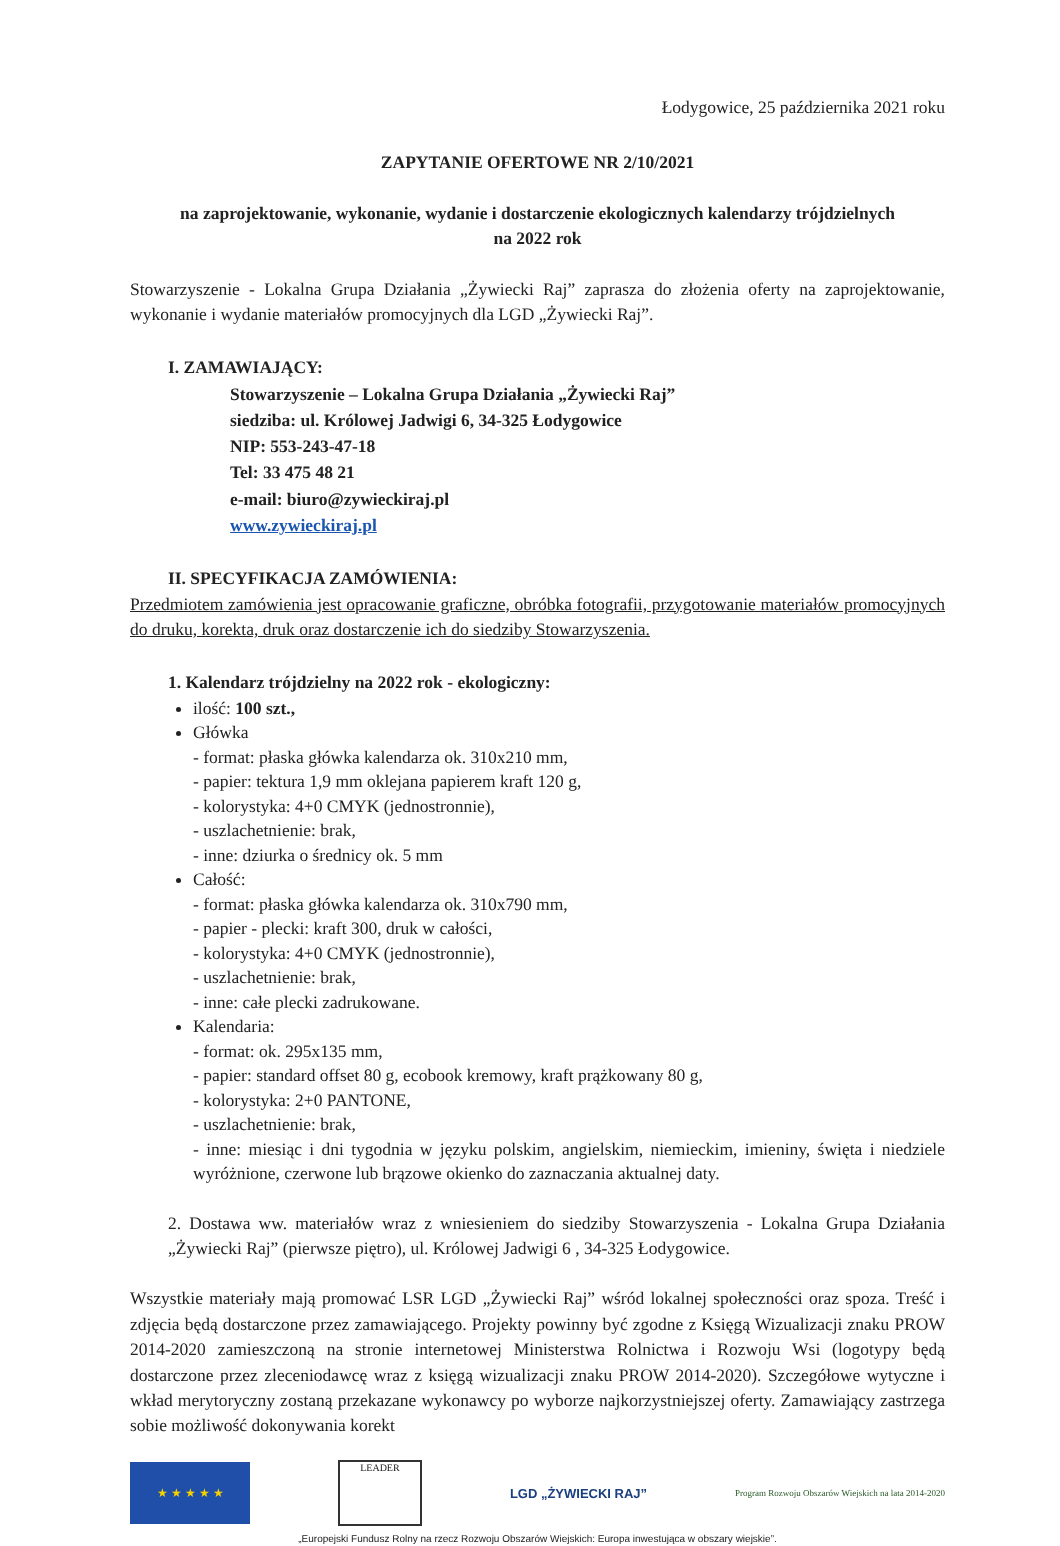Łodygowice, 25 października 2021 roku
ZAPYTANIE OFERTOWE NR 2/10/2021
na zaprojektowanie, wykonanie, wydanie i dostarczenie ekologicznych kalendarzy trójdzielnych
na 2022 rok
Stowarzyszenie - Lokalna Grupa Działania „Żywiecki Raj” zaprasza do złożenia oferty na zaprojektowanie, wykonanie i wydanie materiałów promocyjnych dla LGD „Żywiecki Raj”.
I. ZAMAWIAJĄCY:
Stowarzyszenie – Lokalna Grupa Działania „Żywiecki Raj”
siedziba: ul. Królowej Jadwigi 6, 34-325 Łodygowice
NIP: 553-243-47-18
Tel: 33 475 48 21
e-mail: biuro@zywieckiraj.pl
www.zywieckiraj.pl
II. SPECYFIKACJA ZAMÓWIENIA:
Przedmiotem zamówienia jest opracowanie graficzne, obróbka fotografii, przygotowanie materiałów promocyjnych do druku, korekta, druk oraz dostarczenie ich do siedziby Stowarzyszenia.
1. Kalendarz trójdzielny na 2022 rok - ekologiczny:
ilość: 100 szt.,
Główka
- format: płaska główka kalendarza ok. 310x210 mm,
- papier: tektura 1,9 mm oklejana papierem kraft 120 g,
- kolorystyka: 4+0 CMYK (jednostronnie),
- uszlachetnienie: brak,
- inne: dziurka o średnicy ok. 5 mm
Całość:
- format: płaska główka kalendarza ok. 310x790 mm,
- papier - plecki: kraft 300, druk w całości,
- kolorystyka: 4+0 CMYK (jednostronnie),
- uszlachetnienie: brak,
- inne: całe plecki zadrukowane.
Kalendaria:
- format: ok. 295x135 mm,
- papier: standard offset 80 g, ecobook kremowy, kraft prążkowany 80 g,
- kolorystyka: 2+0 PANTONE,
- uszlachetnienie: brak,
- inne: miesiąc i dni tygodnia w języku polskim, angielskim, niemieckim, imieniny, święta i niedziele wyróżnione, czerwone lub brązowe okienko do zaznaczania aktualnej daty.
2. Dostawa ww. materiałów wraz z wniesieniem do siedziby Stowarzyszenia - Lokalna Grupa Działania „Żywiecki Raj” (pierwsze piętro), ul. Królowej Jadwigi 6 , 34-325 Łodygowice.
Wszystkie materiały mają promować LSR LGD „Żywiecki Raj” wśród lokalnej społeczności oraz spoza. Treść i zdjęcia będą dostarczone przez zamawiającego. Projekty powinny być zgodne z Księgą Wizualizacji znaku PROW 2014-2020 zamieszczoną na stronie internetowej Ministerstwa Rolnictwa i Rozwoju Wsi (logotypy będą dostarczone przez zleceniodawcę wraz z księgą wizualizacji znaku PROW 2014-2020). Szczegółowe wytyczne i wkład merytoryczny zostaną przekazane wykonawcy po wyborze najkorzystniejszej oferty. Zamawiający zastrzega sobie możliwość dokonywania korekt
★ ★ ★ ★ ★
LEADER
LGD „ŻYWIECKI RAJ”
Program Rozwoju Obszarów Wiejskich na lata 2014-2020
„Europejski Fundusz Rolny na rzecz Rozwoju Obszarów Wiejskich: Europa inwestująca w obszary wiejskie”.